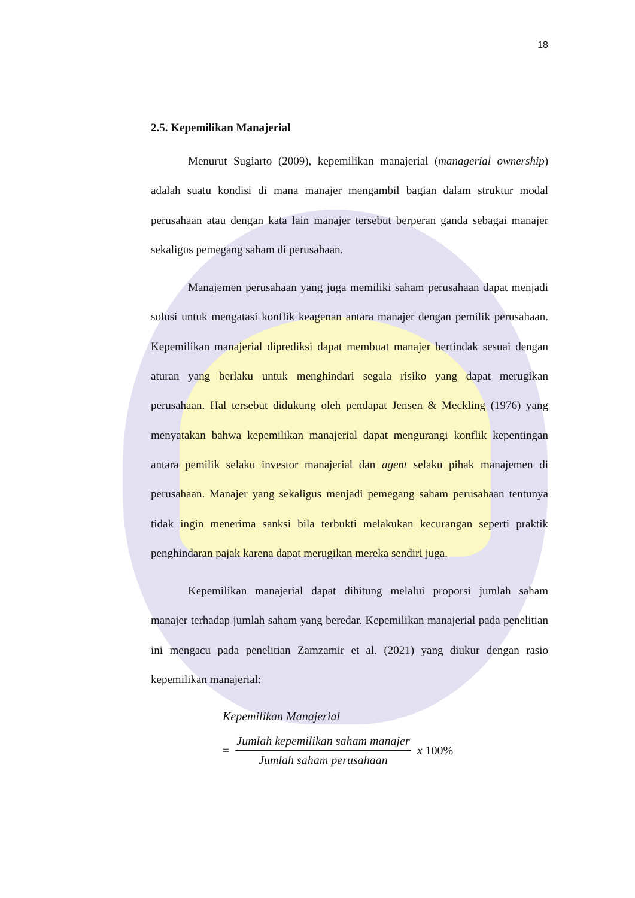18
2.5. Kepemilikan Manajerial
Menurut Sugiarto (2009), kepemilikan manajerial (managerial ownership) adalah suatu kondisi di mana manajer mengambil bagian dalam struktur modal perusahaan atau dengan kata lain manajer tersebut berperan ganda sebagai manajer sekaligus pemegang saham di perusahaan.
Manajemen perusahaan yang juga memiliki saham perusahaan dapat menjadi solusi untuk mengatasi konflik keagenan antara manajer dengan pemilik perusahaan. Kepemilikan manajerial diprediksi dapat membuat manajer bertindak sesuai dengan aturan yang berlaku untuk menghindari segala risiko yang dapat merugikan perusahaan. Hal tersebut didukung oleh pendapat Jensen & Meckling (1976) yang menyatakan bahwa kepemilikan manajerial dapat mengurangi konflik kepentingan antara pemilik selaku investor manajerial dan agent selaku pihak manajemen di perusahaan. Manajer yang sekaligus menjadi pemegang saham perusahaan tentunya tidak ingin menerima sanksi bila terbukti melakukan kecurangan seperti praktik penghindaran pajak karena dapat merugikan mereka sendiri juga.
Kepemilikan manajerial dapat dihitung melalui proporsi jumlah saham manajer terhadap jumlah saham yang beredar. Kepemilikan manajerial pada penelitian ini mengacu pada penelitian Zamzamir et al. (2021) yang diukur dengan rasio kepemilikan manajerial:
Kepemilikan Manajerial
= Jumlah kepemilikan saham manajer Jumlah saham perusahaan x 100%